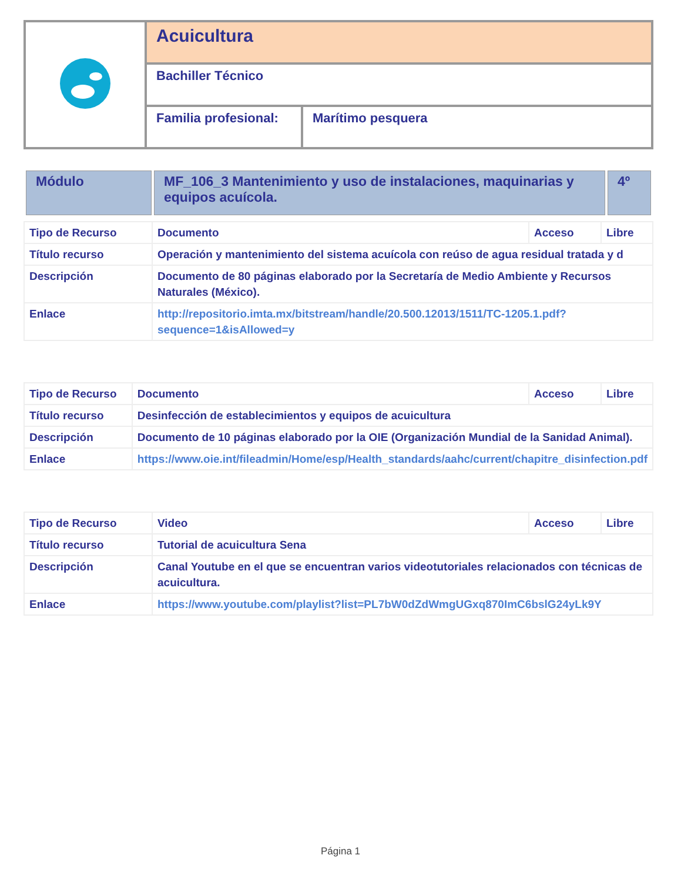| | Acuicultura | |
| | Bachiller Técnico | |
| | Familia profesional: | Marítimo pesquera |
| Módulo | MF_106_3 Mantenimiento y uso de instalaciones, maquinarias y equipos acuícola. | 4º |
| Tipo de Recurso | Documento | Acceso | Libre |
| Título recurso | Operación y mantenimiento del sistema acuícola con reúso de agua residual tratada y d | | |
| Descripción | Documento de 80 páginas elaborado por la Secretaría de Medio Ambiente y Recursos Naturales (México). | | |
| Enlace | http://repositorio.imta.mx/bitstream/handle/20.500.12013/1511/TC-1205.1.pdf?sequence=1&isAllowed=y | | |
| Tipo de Recurso | Documento | Acceso | Libre |
| Título recurso | Desinfección de establecimientos y equipos de acuicultura | | |
| Descripción | Documento de 10 páginas elaborado por la OIE (Organización Mundial de la Sanidad Animal). | | |
| Enlace | https://www.oie.int/fileadmin/Home/esp/Health_standards/aahc/current/chapitre_disinfection.pdf | | |
| Tipo de Recurso | Video | Acceso | Libre |
| Título recurso | Tutorial de acuicultura Sena | | |
| Descripción | Canal Youtube en el que se encuentran varios videotutoriales relacionados con técnicas de acuicultura. | | |
| Enlace | https://www.youtube.com/playlist?list=PL7bW0dZdWmgUGxq870ImC6bslG24yLk9Y | | |
Página 1